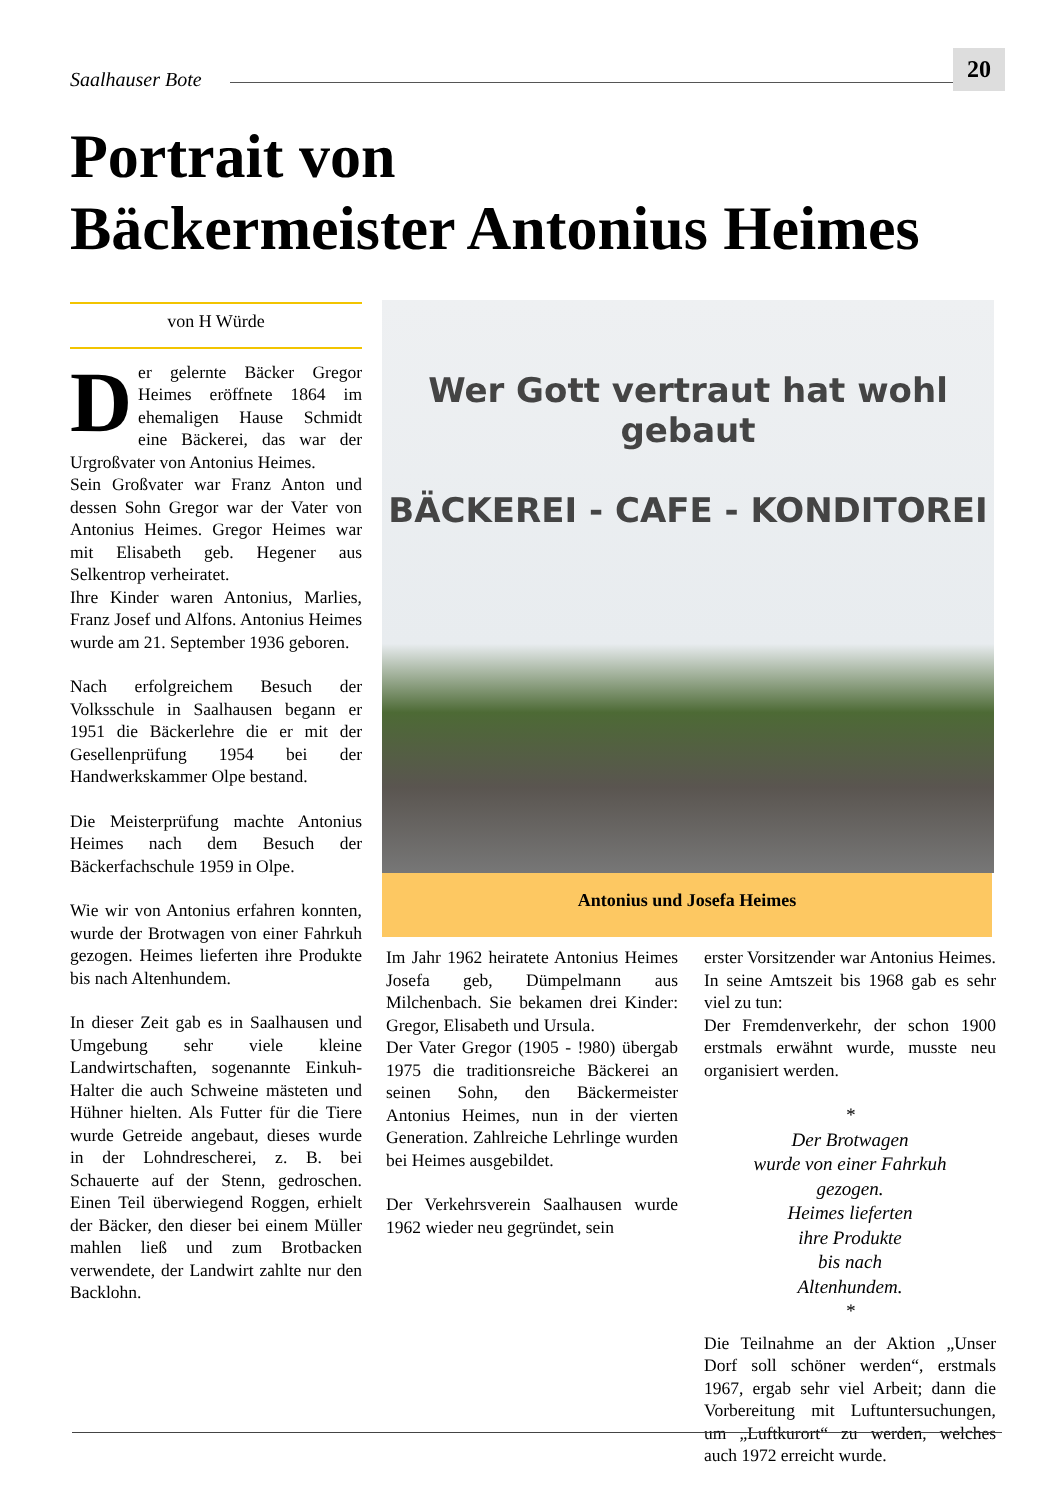Saalhauser Bote 20
Portrait von
Bäckermeister Antonius Heimes
von H Würde
Der gelernte Bäcker Gregor Heimes eröffnete 1864 im ehemaligen Hause Schmidt eine Bäckerei, das war der Urgroßvater von Antonius Heimes.
Sein Großvater war Franz Anton und dessen Sohn Gregor war der Vater von Antonius Heimes. Gregor Heimes war mit Elisabeth geb. Hegener aus Selkentrop verheiratet.
Ihre Kinder waren Antonius, Marlies, Franz Josef und Alfons. Antonius Heimes wurde am 21. September 1936 geboren.
Nach erfolgreichem Besuch der Volksschule in Saalhausen begann er 1951 die Bäckerlehre die er mit der Gesellenprüfung 1954 bei der Handwerkskammer Olpe bestand.
Die Meisterprüfung machte Antonius Heimes nach dem Besuch der Bäckerfachschule 1959 in Olpe.
Wie wir von Antonius erfahren konnten, wurde der Brotwagen von einer Fahrkuh gezogen. Heimes lieferten ihre Produkte bis nach Altenhundem.
In dieser Zeit gab es in Saalhausen und Umgebung sehr viele kleine Landwirtschaften, sogenannte Einkuh-Halter die auch Schweine mästeten und Hühner hielten. Als Futter für die Tiere wurde Getreide angebaut, dieses wurde in der Lohndrescherei, z. B. bei Schauerte auf der Stenn, gedroschen. Einen Teil überwiegend Roggen, erhielt der Bäcker, den dieser bei einem Müller mahlen ließ und zum Brotbacken verwendete, der Landwirt zahlte nur den Backlohn.
Wer Gott vertraut hat wohl gebaut
BÄCKEREI - CAFE - KONDITOREI
Antonius und Josefa Heimes
Im Jahr 1962 heiratete Antonius Heimes Josefa geb, Dümpelmann aus Milchenbach. Sie bekamen drei Kinder: Gregor, Elisabeth und Ursula.
Der Vater Gregor (1905 - !980) übergab 1975 die traditionsreiche Bäckerei an seinen Sohn, den Bäckermeister Antonius Heimes, nun in der vierten Generation. Zahlreiche Lehrlinge wurden bei Heimes ausgebildet.
Der Verkehrsverein Saalhausen wurde 1962 wieder neu gegründet, sein
erster Vorsitzender war Antonius Heimes. In seine Amtszeit bis 1968 gab es sehr viel zu tun:
Der Fremdenverkehr, der schon 1900 erstmals erwähnt wurde, musste neu organisiert werden.
*
Der Brotwagen
wurde von einer Fahrkuh
gezogen.
Heimes lieferten
ihre Produkte
bis nach
Altenhundem.
*
Die Teilnahme an der Aktion „Unser Dorf soll schöner werden“, erstmals 1967, ergab sehr viel Arbeit; dann die Vorbereitung mit Luftuntersuchungen, um „Luftkurort“ zu werden, welches auch 1972 erreicht wurde.